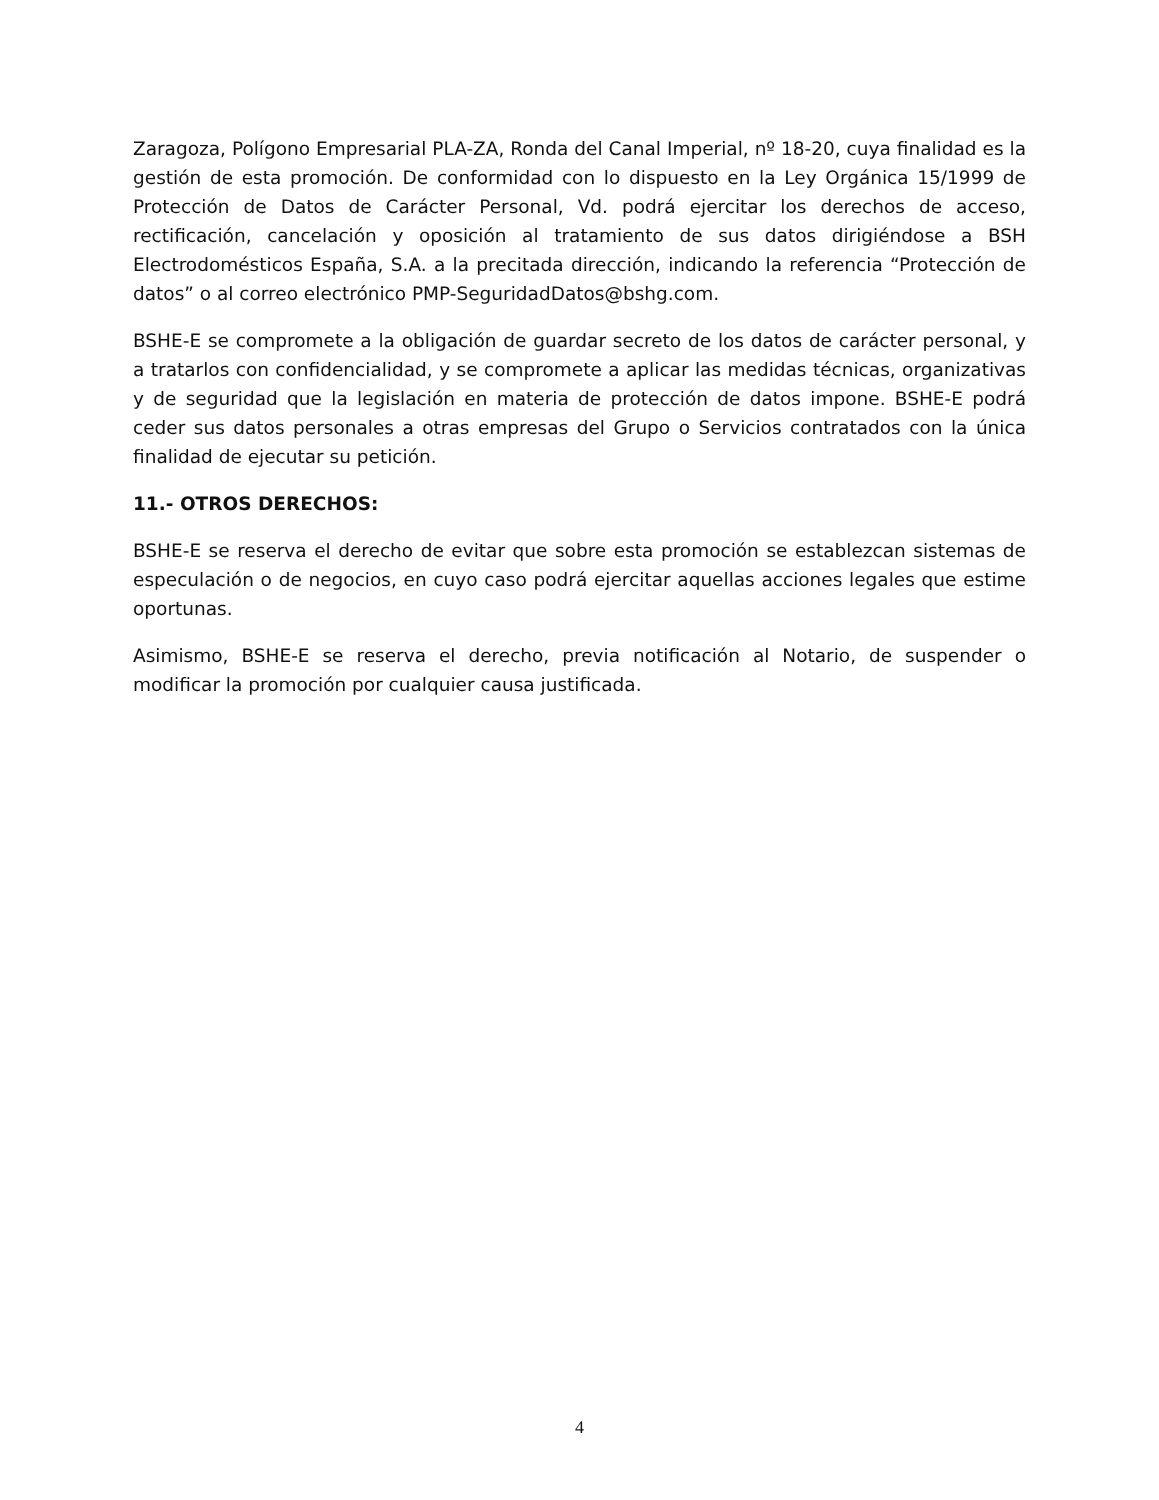Zaragoza, Polígono Empresarial PLA-ZA, Ronda del Canal Imperial, nº 18-20, cuya finalidad es la gestión de esta promoción. De conformidad con lo dispuesto en la Ley Orgánica 15/1999 de Protección de Datos de Carácter Personal, Vd. podrá ejercitar los derechos de acceso, rectificación, cancelación y oposición al tratamiento de sus datos dirigiéndose a BSH Electrodomésticos España, S.A. a la precitada dirección, indicando la referencia “Protección de datos” o al correo electrónico PMP-SeguridadDatos@bshg.com.
BSHE-E se compromete a la obligación de guardar secreto de los datos de carácter personal, y a tratarlos con confidencialidad, y se compromete a aplicar las medidas técnicas, organizativas y de seguridad que la legislación en materia de protección de datos impone. BSHE-E podrá ceder sus datos personales a otras empresas del Grupo o Servicios contratados con la única finalidad de ejecutar su petición.
11.- OTROS DERECHOS:
BSHE-E se reserva el derecho de evitar que sobre esta promoción se establezcan sistemas de especulación o de negocios, en cuyo caso podrá ejercitar aquellas acciones legales que estime oportunas.
Asimismo, BSHE-E se reserva el derecho, previa notificación al Notario, de suspender o modificar la promoción por cualquier causa justificada.
4